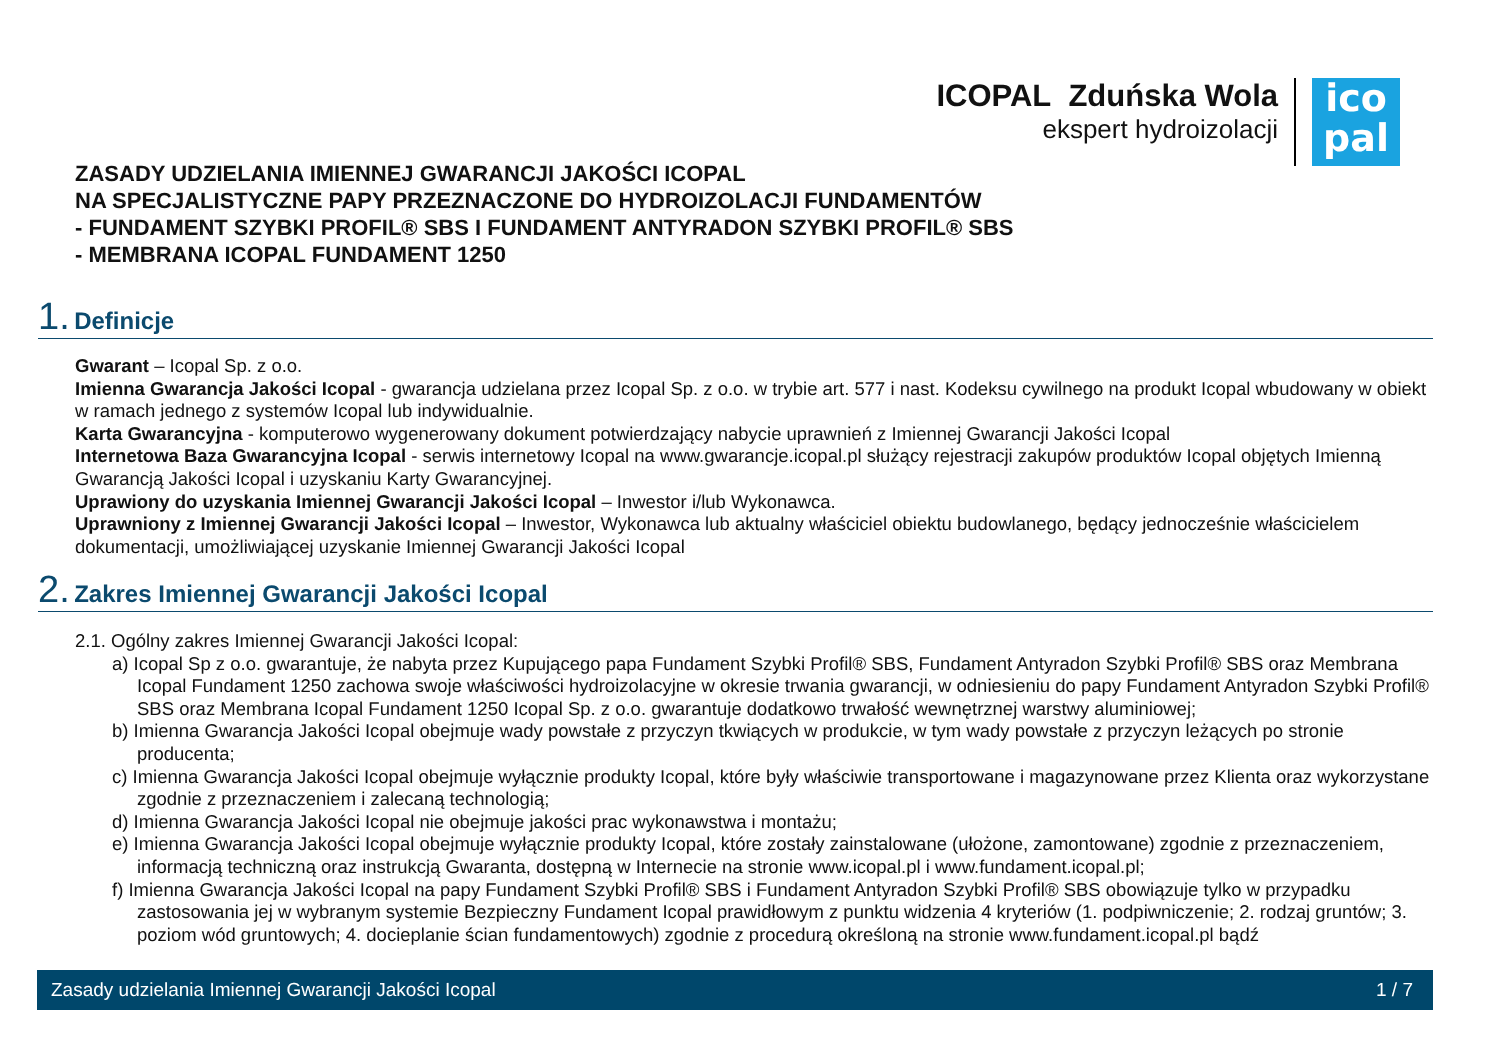ICOPAL Zduńska Wola
ekspert hydroizolacji
ico
pal
ZASADY UDZIELANIA IMIENNEJ GWARANCJI JAKOŚCI ICOPAL
NA SPECJALISTYCZNE PAPY PRZEZNACZONE DO HYDROIZOLACJI FUNDAMENTÓW
- FUNDAMENT SZYBKI PROFIL® SBS I FUNDAMENT ANTYRADON SZYBKI PROFIL® SBS
- MEMBRANA ICOPAL FUNDAMENT 1250
1. Definicje
Gwarant – Icopal Sp. z o.o.
Imienna Gwarancja Jakości Icopal - gwarancja udzielana przez Icopal Sp. z o.o. w trybie art. 577 i nast. Kodeksu cywilnego na produkt Icopal wbudowany w obiekt w ramach jednego z systemów Icopal lub indywidualnie.
Karta Gwarancyjna - komputerowo wygenerowany dokument potwierdzający nabycie uprawnień z Imiennej Gwarancji Jakości Icopal
Internetowa Baza Gwarancyjna Icopal - serwis internetowy Icopal na www.gwarancje.icopal.pl służący rejestracji zakupów produktów Icopal objętych Imienną Gwarancją Jakości Icopal i uzyskaniu Karty Gwarancyjnej.
Uprawiony do uzyskania Imiennej Gwarancji Jakości Icopal – Inwestor i/lub Wykonawca.
Uprawniony z Imiennej Gwarancji Jakości Icopal – Inwestor, Wykonawca lub aktualny właściciel obiektu budowlanego, będący jednocześnie właścicielem dokumentacji, umożliwiającej uzyskanie Imiennej Gwarancji Jakości Icopal
2. Zakres Imiennej Gwarancji Jakości Icopal
2.1. Ogólny zakres Imiennej Gwarancji Jakości Icopal:
a) Icopal Sp z o.o. gwarantuje, że nabyta przez Kupującego papa Fundament Szybki Profil® SBS, Fundament Antyradon Szybki Profil® SBS oraz Membrana Icopal Fundament 1250 zachowa swoje właściwości hydroizolacyjne w okresie trwania gwarancji, w odniesieniu do papy Fundament Antyradon Szybki Profil® SBS oraz Membrana Icopal Fundament 1250 Icopal Sp. z o.o. gwarantuje dodatkowo trwałość wewnętrznej warstwy aluminiowej;
b) Imienna Gwarancja Jakości Icopal obejmuje wady powstałe z przyczyn tkwiących w produkcie, w tym wady powstałe z przyczyn leżących po stronie producenta;
c) Imienna Gwarancja Jakości Icopal obejmuje wyłącznie produkty Icopal, które były właściwie transportowane i magazynowane przez Klienta oraz wykorzystane zgodnie z przeznaczeniem i zalecaną technologią;
d) Imienna Gwarancja Jakości Icopal nie obejmuje jakości prac wykonawstwa i montażu;
e) Imienna Gwarancja Jakości Icopal obejmuje wyłącznie produkty Icopal, które zostały zainstalowane (ułożone, zamontowane) zgodnie z przeznaczeniem, informacją techniczną oraz instrukcją Gwaranta, dostępną w Internecie na stronie www.icopal.pl i www.fundament.icopal.pl;
f) Imienna Gwarancja Jakości Icopal na papy Fundament Szybki Profil® SBS i Fundament Antyradon Szybki Profil® SBS obowiązuje tylko w przypadku zastosowania jej w wybranym systemie Bezpieczny Fundament Icopal prawidłowym z punktu widzenia 4 kryteriów (1. podpiwniczenie; 2. rodzaj gruntów; 3. poziom wód gruntowych; 4. docieplanie ścian fundamentowych) zgodnie z procedurą określoną na stronie www.fundament.icopal.pl bądź
Zasady udzielania Imiennej Gwarancji Jakości Icopal 1 / 7